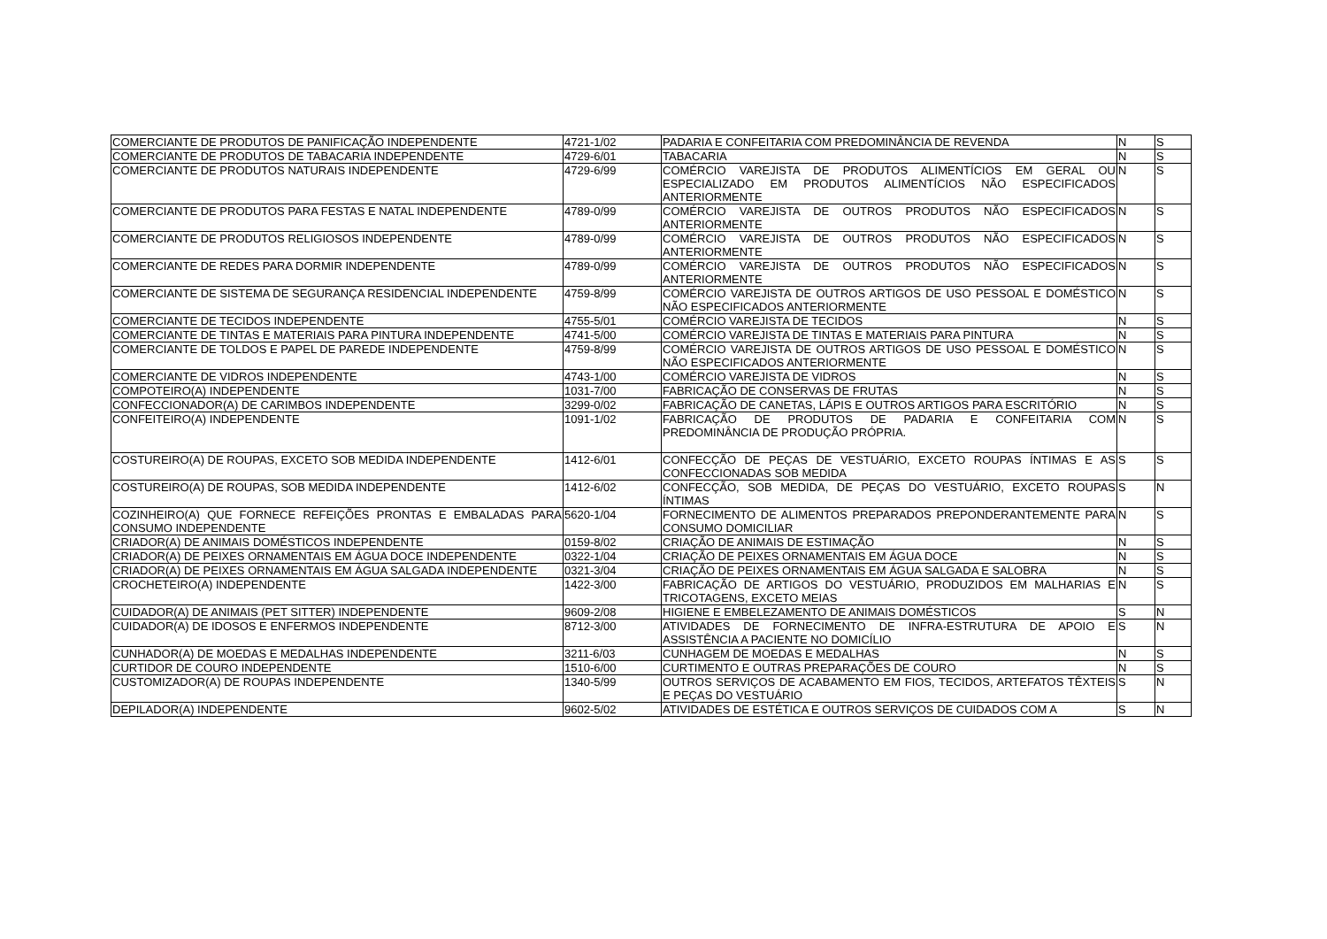| COMERCIANTE DE PRODUTOS DE PANIFICAÇÃO INDEPENDENTE | 4721-1/02 | PADARIA E CONFEITARIA COM PREDOMINÂNCIA DE REVENDA | N | S |
| COMERCIANTE DE PRODUTOS DE TABACARIA INDEPENDENTE | 4729-6/01 | TABACARIA | N | S |
| COMERCIANTE DE PRODUTOS NATURAIS INDEPENDENTE | 4729-6/99 | COMÉRCIO VAREJISTA DE PRODUTOS ALIMENTÍCIOS EM GERAL OU ESPECIALIZADO EM PRODUTOS ALIMENTÍCIOS NÃO ESPECIFICADOS ANTERIORMENTE | N | S |
| COMERCIANTE DE PRODUTOS PARA FESTAS E NATAL INDEPENDENTE | 4789-0/99 | COMÉRCIO VAREJISTA DE OUTROS PRODUTOS NÃO ESPECIFICADOS ANTERIORMENTE | N | S |
| COMERCIANTE DE PRODUTOS RELIGIOSOS INDEPENDENTE | 4789-0/99 | COMÉRCIO VAREJISTA DE OUTROS PRODUTOS NÃO ESPECIFICADOS ANTERIORMENTE | N | S |
| COMERCIANTE DE REDES PARA DORMIR INDEPENDENTE | 4789-0/99 | COMÉRCIO VAREJISTA DE OUTROS PRODUTOS NÃO ESPECIFICADOS ANTERIORMENTE | N | S |
| COMERCIANTE DE SISTEMA DE SEGURANÇA RESIDENCIAL INDEPENDENTE | 4759-8/99 | COMÉRCIO VAREJISTA DE OUTROS ARTIGOS DE USO PESSOAL E DOMÉSTICO NÃO ESPECIFICADOS ANTERIORMENTE | N | S |
| COMERCIANTE DE TECIDOS INDEPENDENTE | 4755-5/01 | COMÉRCIO VAREJISTA DE TECIDOS | N | S |
| COMERCIANTE DE TINTAS E MATERIAIS PARA PINTURA INDEPENDENTE | 4741-5/00 | COMÉRCIO VAREJISTA DE TINTAS E MATERIAIS PARA PINTURA | N | S |
| COMERCIANTE DE TOLDOS E PAPEL DE PAREDE INDEPENDENTE | 4759-8/99 | COMÉRCIO VAREJISTA DE OUTROS ARTIGOS DE USO PESSOAL E DOMÉSTICO NÃO ESPECIFICADOS ANTERIORMENTE | N | S |
| COMERCIANTE DE VIDROS INDEPENDENTE | 4743-1/00 | COMÉRCIO VAREJISTA DE VIDROS | N | S |
| COMPOTEIRO(A) INDEPENDENTE | 1031-7/00 | FABRICAÇÃO DE CONSERVAS DE FRUTAS | N | S |
| CONFECCIONADOR(A) DE CARIMBOS INDEPENDENTE | 3299-0/02 | FABRICAÇÃO DE CANETAS, LÁPIS E OUTROS ARTIGOS PARA ESCRITÓRIO | N | S |
| CONFEITEIRO(A) INDEPENDENTE | 1091-1/02 | FABRICAÇÃO DE PRODUTOS DE PADARIA E CONFEITARIA COM PREDOMINÂNCIA DE PRODUÇÃO PRÓPRIA. | N | S |
| COSTUREIRO(A) DE ROUPAS, EXCETO SOB MEDIDA INDEPENDENTE | 1412-6/01 | CONFECÇÃO DE PEÇAS DE VESTUÁRIO, EXCETO ROUPAS ÍNTIMAS E AS CONFECCIONADAS SOB MEDIDA | S | S |
| COSTUREIRO(A) DE ROUPAS, SOB MEDIDA INDEPENDENTE | 1412-6/02 | CONFECÇÃO, SOB MEDIDA, DE PEÇAS DO VESTUÁRIO, EXCETO ROUPAS ÍNTIMAS | S | N |
| COZINHEIRO(A) QUE FORNECE REFEIÇÕES PRONTAS E EMBALADAS PARA CONSUMO INDEPENDENTE | 5620-1/04 | FORNECIMENTO DE ALIMENTOS PREPARADOS PREPONDERANTEMENTE PARA CONSUMO DOMICILIAR | N | S |
| CRIADOR(A) DE ANIMAIS DOMÉSTICOS INDEPENDENTE | 0159-8/02 | CRIAÇÃO DE ANIMAIS DE ESTIMAÇÃO | N | S |
| CRIADOR(A) DE PEIXES ORNAMENTAIS EM ÁGUA DOCE INDEPENDENTE | 0322-1/04 | CRIAÇÃO DE PEIXES ORNAMENTAIS EM ÁGUA DOCE | N | S |
| CRIADOR(A) DE PEIXES ORNAMENTAIS EM ÁGUA SALGADA INDEPENDENTE | 0321-3/04 | CRIAÇÃO DE PEIXES ORNAMENTAIS EM ÁGUA SALGADA E SALOBRA | N | S |
| CROCHETEIRO(A) INDEPENDENTE | 1422-3/00 | FABRICAÇÃO DE ARTIGOS DO VESTUÁRIO, PRODUZIDOS EM MALHARIAS E TRICOTAGENS, EXCETO MEIAS | N | S |
| CUIDADOR(A) DE ANIMAIS (PET SITTER) INDEPENDENTE | 9609-2/08 | HIGIENE E EMBELEZAMENTO DE ANIMAIS DOMÉSTICOS | S | N |
| CUIDADOR(A) DE IDOSOS E ENFERMOS INDEPENDENTE | 8712-3/00 | ATIVIDADES DE FORNECIMENTO DE INFRA-ESTRUTURA DE APOIO E ASSISTÊNCIA A PACIENTE NO DOMICÍLIO | S | N |
| CUNHADOR(A) DE MOEDAS E MEDALHAS INDEPENDENTE | 3211-6/03 | CUNHAGEM DE MOEDAS E MEDALHAS | N | S |
| CURTIDOR DE COURO INDEPENDENTE | 1510-6/00 | CURTIMENTO E OUTRAS PREPARAÇÕES DE COURO | N | S |
| CUSTOMIZADOR(A) DE ROUPAS INDEPENDENTE | 1340-5/99 | OUTROS SERVIÇOS DE ACABAMENTO EM FIOS, TECIDOS, ARTEFATOS TÊXTEIS E PEÇAS DO VESTUÁRIO | S | N |
| DEPILADOR(A) INDEPENDENTE | 9602-5/02 | ATIVIDADES DE ESTÉTICA E OUTROS SERVIÇOS DE CUIDADOS COM A | S | N |